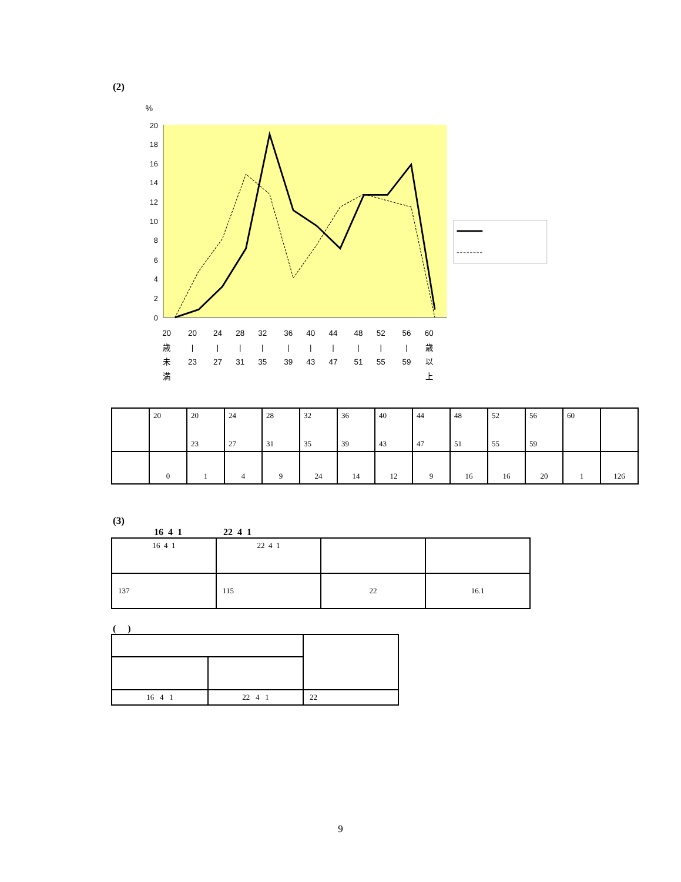(2)
%
20
18
16
14
12
10
8
6
4
2
0
20
歳
未
満
20
|
23
24
|
27
28
|
31
32
|
35
36
|
39
40
|
43
44
|
47
48
|
51
52
|
55
56
|
59
60
歳
以
上
| | 20 | 20 23 | 24 27 | 28 31 | 32 35 | 36 39 | 40 43 | 44 47 | 48 51 | 52 55 | 56 59 | 60 | |
| | 0 | 1 | 4 | 9 | 24 | 14 | 12 | 9 | 16 | 16 | 20 | 1 | 126 |
(3)
16 4 1 22 4 1
| 16 4 1 | 22 4 1 | | |
| 137 | 115 | 22 | 16.1 |
( )
| 16 4 1 | 22 4 1 | 22 |
9